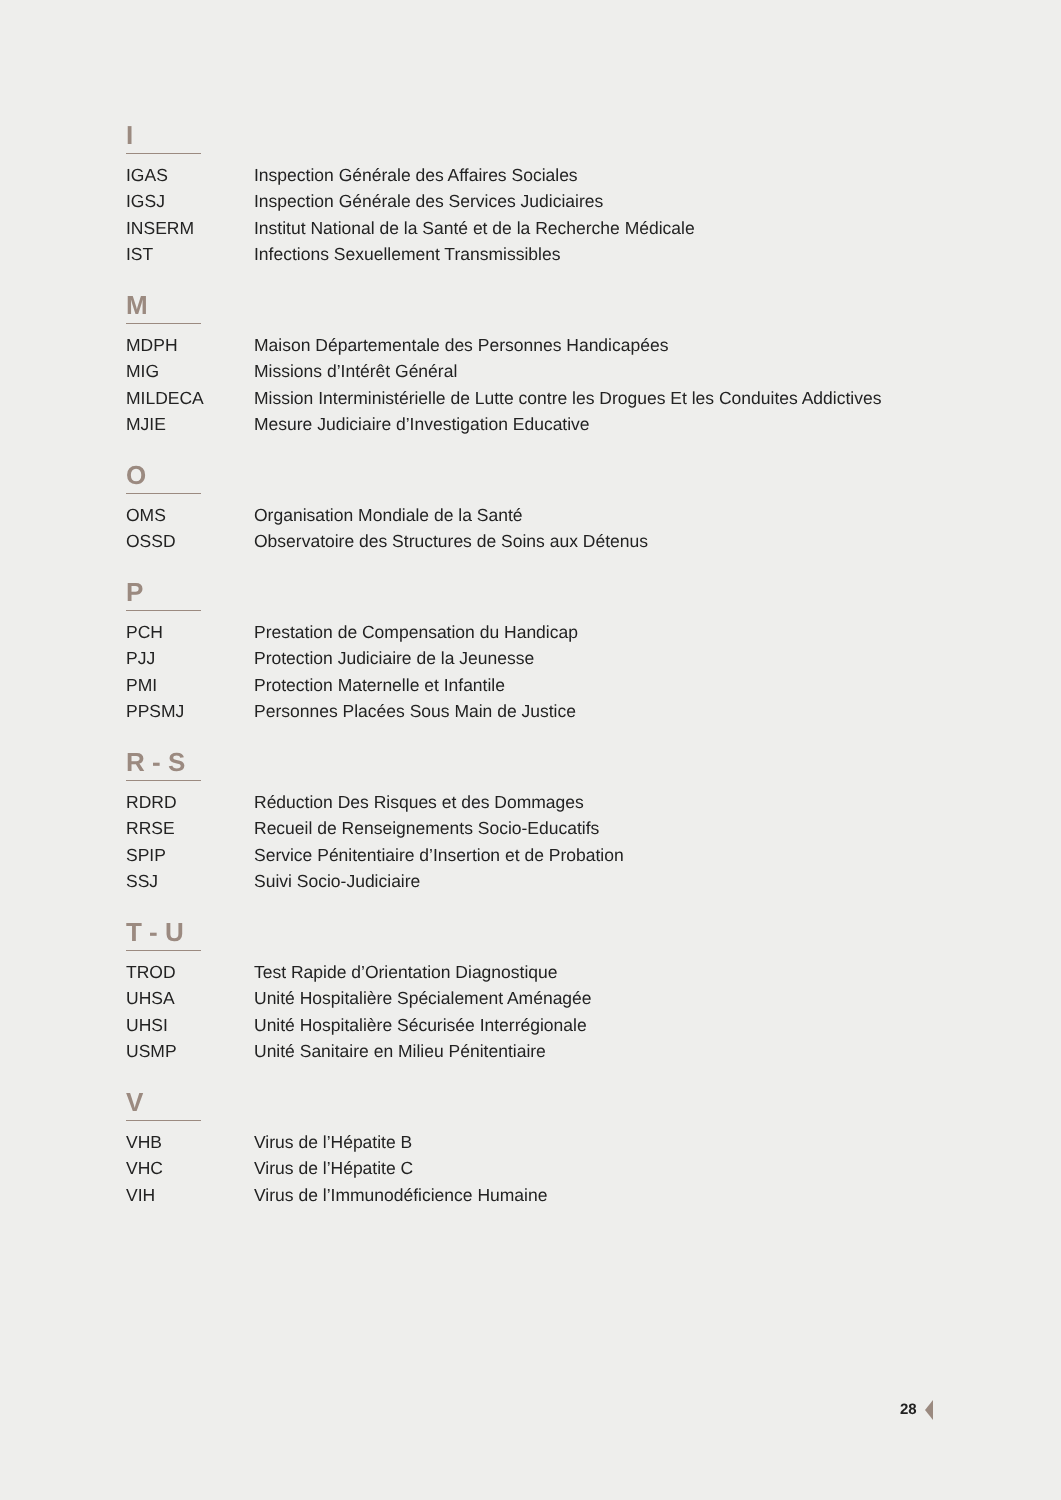I
| IGAS | Inspection Générale des Affaires Sociales |
| IGSJ | Inspection Générale des Services Judiciaires |
| INSERM | Institut National de la Santé et de la Recherche Médicale |
| IST | Infections Sexuellement Transmissibles |
M
| MDPH | Maison Départementale des Personnes Handicapées |
| MIG | Missions d’Intérêt Général |
| MILDECA | Mission Interministérielle de Lutte contre les Drogues Et les Conduites Addictives |
| MJIE | Mesure Judiciaire d’Investigation Educative |
O
| OMS | Organisation Mondiale de la Santé |
| OSSD | Observatoire des Structures de Soins aux Détenus |
P
| PCH | Prestation de Compensation du Handicap |
| PJJ | Protection Judiciaire de la Jeunesse |
| PMI | Protection Maternelle et Infantile |
| PPSMJ | Personnes Placées Sous Main de Justice |
R - S
| RDRD | Réduction Des Risques et des Dommages |
| RRSE | Recueil de Renseignements Socio-Educatifs |
| SPIP | Service Pénitentiaire d’Insertion et de Probation |
| SSJ | Suivi Socio-Judiciaire |
T - U
| TROD | Test Rapide d’Orientation Diagnostique |
| UHSA | Unité Hospitalière Spécialement Aménagée |
| UHSI | Unité Hospitalière Sécurisée Interrégionale |
| USMP | Unité Sanitaire en Milieu Pénitentiaire |
V
| VHB | Virus de l’Hépatite B |
| VHC | Virus de l’Hépatite C |
| VIH | Virus de l’Immunodéficience Humaine |
28